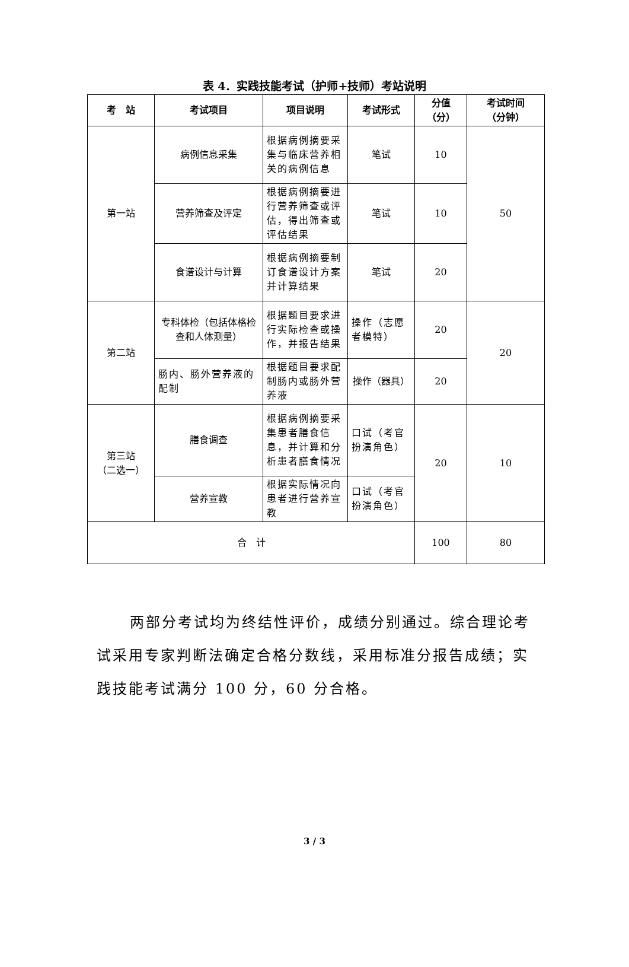表 4．实践技能考试（护师+技师）考站说明
| 考 站 | 考试项目 | 项目说明 | 考试形式 | 分值 （分） | 考试时间 （分钟） |
| --- | --- | --- | --- | --- | --- |
| 第一站 | 病例信息采集 | 根据病例摘要采集与临床营养相关的病例信息 | 笔试 | 10 | 50 |
| | 营养筛查及评定 | 根据病例摘要进行营养筛查或评估，得出筛查或评估结果 | 笔试 | 10 | |
| | 食谱设计与计算 | 根据病例摘要制订食谱设计方案并计算结果 | 笔试 | 20 | |
| 第二站 | 专科体检（包括体格检查和人体测量） | 根据题目要求进行实际检查或操作，并报告结果 | 操作（志愿者模特） | 20 | 20 |
| | 肠内、肠外营养液的配制 | 根据题目要求配制肠内或肠外营养液 | 操作（器具） | 20 | |
| 第三站 （二选一） | 膳食调查 | 根据病例摘要采集患者膳食信息，并计算和分析患者膳食情况 | 口试（考官扮演角色） | 20 | 10 |
| | 营养宣教 | 根据实际情况向患者进行营养宣教 | 口试（考官扮演角色） | | |
| 合 计 | | | | 100 | 80 |
两部分考试均为终结性评价，成绩分别通过。综合理论考试采用专家判断法确定合格分数线，采用标准分报告成绩；实践技能考试满分 100 分，60 分合格。
3 / 3